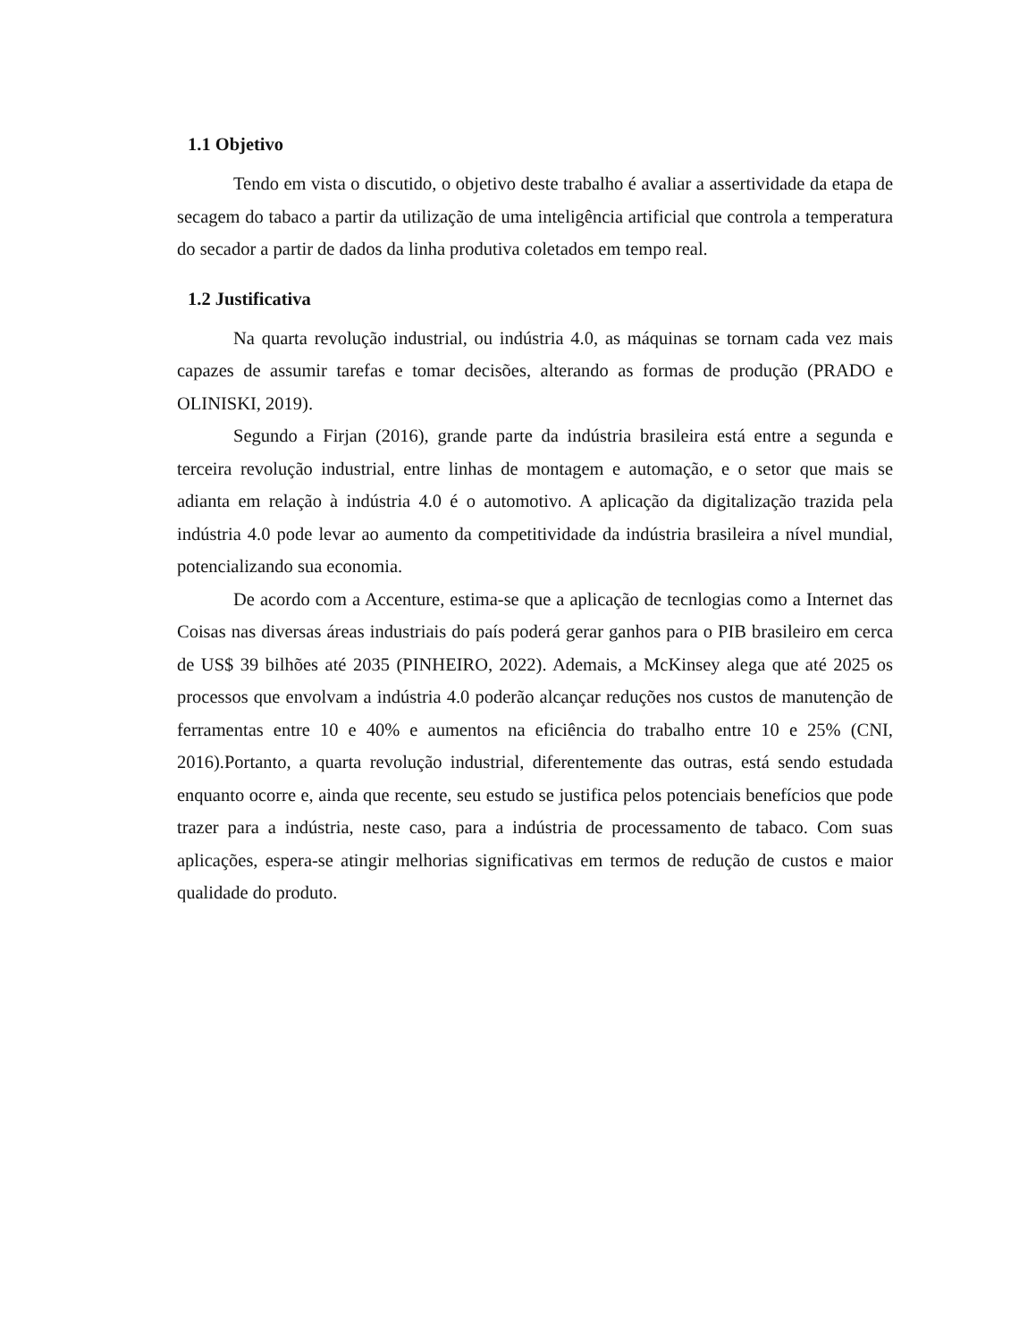1.1 Objetivo
Tendo em vista o discutido, o objetivo deste trabalho é avaliar a assertividade da etapa de secagem do tabaco a partir da utilização de uma inteligência artificial que controla a temperatura do secador a partir de dados da linha produtiva coletados em tempo real.
1.2 Justificativa
Na quarta revolução industrial, ou indústria 4.0, as máquinas se tornam cada vez mais capazes de assumir tarefas e tomar decisões, alterando as formas de produção (PRADO e OLINISKI, 2019).
Segundo a Firjan (2016), grande parte da indústria brasileira está entre a segunda e terceira revolução industrial, entre linhas de montagem e automação, e o setor que mais se adianta em relação à indústria 4.0 é o automotivo. A aplicação da digitalização trazida pela indústria 4.0 pode levar ao aumento da competitividade da indústria brasileira a nível mundial, potencializando sua economia.
De acordo com a Accenture, estima-se que a aplicação de tecnlogias como a Internet das Coisas nas diversas áreas industriais do país poderá gerar ganhos para o PIB brasileiro em cerca de US$ 39 bilhões até 2035 (PINHEIRO, 2022). Ademais, a McKinsey alega que até 2025 os processos que envolvam a indústria 4.0 poderão alcançar reduções nos custos de manutenção de ferramentas entre 10 e 40% e aumentos na eficiência do trabalho entre 10 e 25% (CNI, 2016).Portanto, a quarta revolução industrial, diferentemente das outras, está sendo estudada enquanto ocorre e, ainda que recente, seu estudo se justifica pelos potenciais benefícios que pode trazer para a indústria, neste caso, para a indústria de processamento de tabaco. Com suas aplicações, espera-se atingir melhorias significativas em termos de redução de custos e maior qualidade do produto.